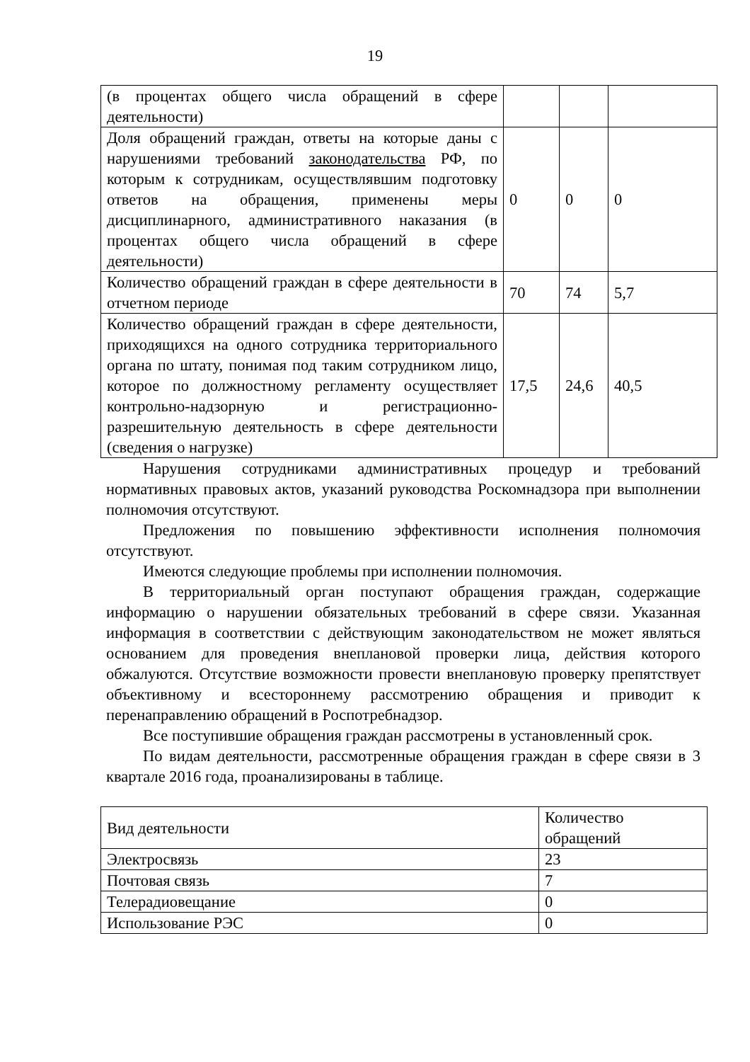19
| (в процентах общего числа обращений в сфере деятельности) | | | |
| Доля обращений граждан, ответы на которые даны с нарушениями требований законодательства РФ, по которым к сотрудникам, осуществлявшим подготовку ответов на обращения, применены меры дисциплинарного, административного наказания (в процентах общего числа обращений в сфере деятельности) | 0 | 0 | 0 |
| Количество обращений граждан в сфере деятельности в отчетном периоде | 70 | 74 | 5,7 |
| Количество обращений граждан в сфере деятельности, приходящихся на одного сотрудника территориального органа по штату, понимая под таким сотрудником лицо, которое по должностному регламенту осуществляет контрольно-надзорную и регистрационно-разрешительную деятельность в сфере деятельности (сведения о нагрузке) | 17,5 | 24,6 | 40,5 |
Нарушения сотрудниками административных процедур и требований нормативных правовых актов, указаний руководства Роскомнадзора при выполнении полномочия отсутствуют.
Предложения по повышению эффективности исполнения полномочия отсутствуют.
Имеются следующие проблемы при исполнении полномочия.
В территориальный орган поступают обращения граждан, содержащие информацию о нарушении обязательных требований в сфере связи. Указанная информация в соответствии с действующим законодательством не может являться основанием для проведения внеплановой проверки лица, действия которого обжалуются. Отсутствие возможности провести внеплановую проверку препятствует объективному и всестороннему рассмотрению обращения и приводит к перенаправлению обращений в Роспотребнадзор.
Все поступившие обращения граждан рассмотрены в установленный срок.
По видам деятельности, рассмотренные обращения граждан в сфере связи в 3 квартале 2016 года, проанализированы в таблице.
| Вид деятельности | Количество обращений |
| Электросвязь | 23 |
| Почтовая связь | 7 |
| Телерадиовещание | 0 |
| Использование РЭС | 0 |